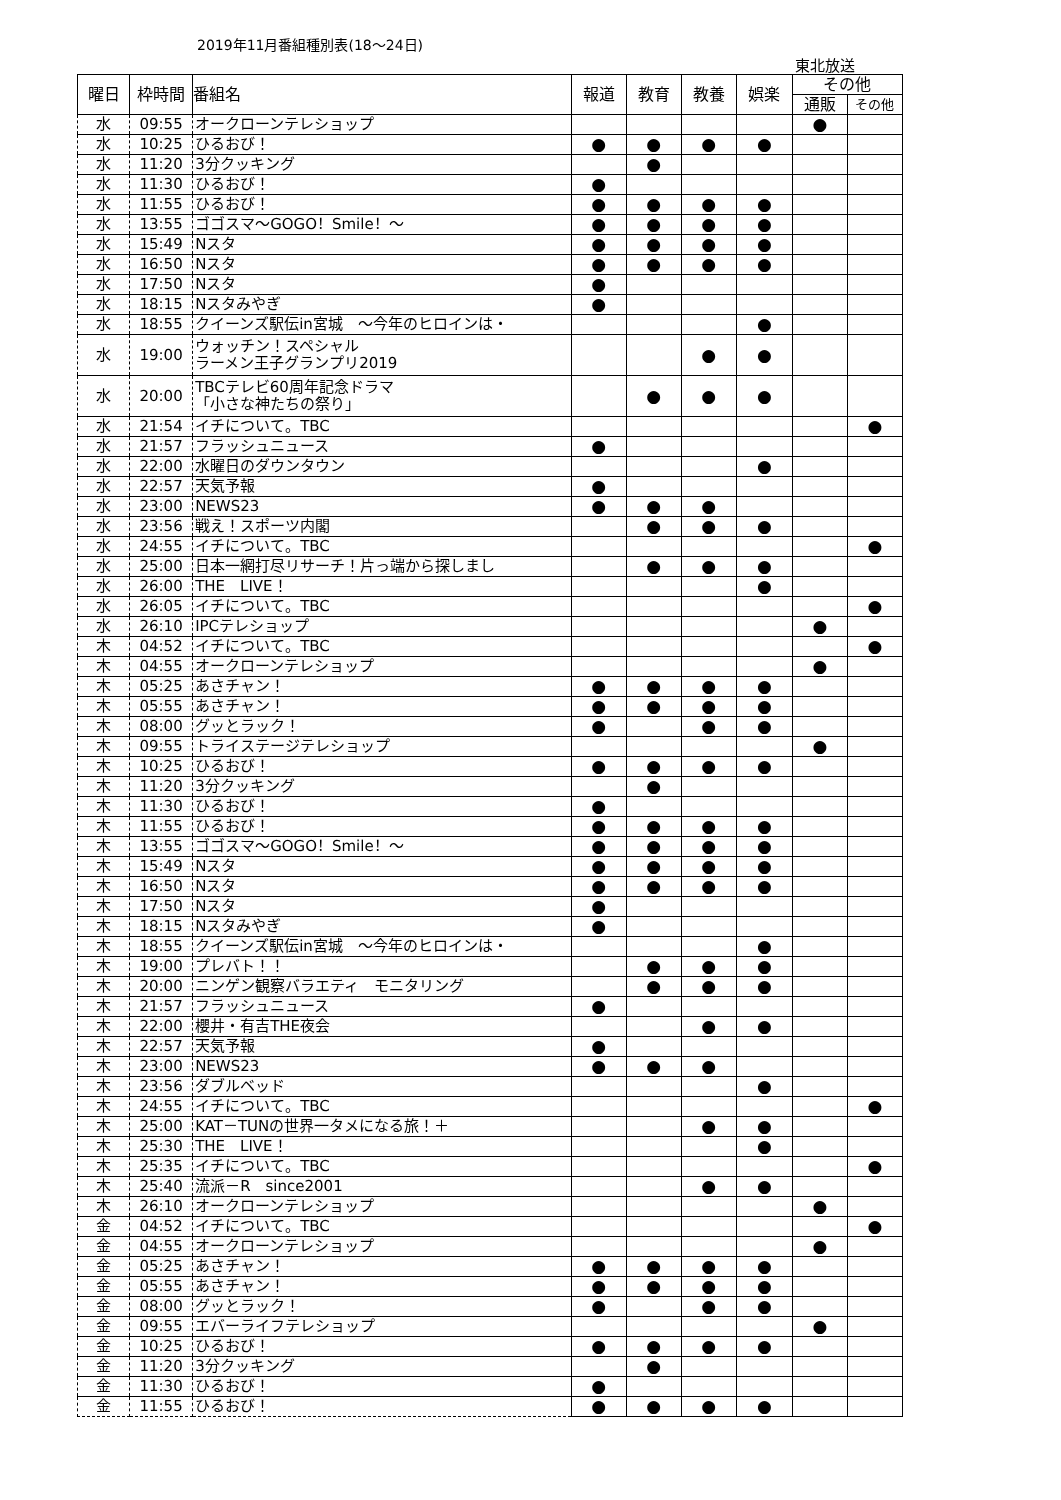2019年11月番組種別表(18～24日)
東北放送
| 曜日 | 枠時間 | 番組名 | 報道 | 教育 | 教養 | 娯楽 | その他 | |
| --- | --- | --- | --- | --- | --- | --- | --- | --- |
| | | | | | | | 通販 | その他 |
| 水 | 09:55 | オークローンテレショップ | | | | | ● | |
| 水 | 10:25 | ひるおび！ | ● | ● | ● | ● | | |
| 水 | 11:20 | 3分クッキング | | ● | | | | |
| 水 | 11:30 | ひるおび！ | ● | | | | | |
| 水 | 11:55 | ひるおび！ | ● | ● | ● | ● | | |
| 水 | 13:55 | ゴゴスマ～GOGO！Smile！～ | ● | ● | ● | ● | | |
| 水 | 15:49 | Nスタ | ● | ● | ● | ● | | |
| 水 | 16:50 | Nスタ | ● | ● | ● | ● | | |
| 水 | 17:50 | Nスタ | ● | | | | | |
| 水 | 18:15 | Nスタみやぎ | ● | | | | | |
| 水 | 18:55 | クイーンズ駅伝in宮城 ～今年のヒロインは・ | | | | ● | | |
| 水 | 19:00 | ウォッチン！スペシャル ラーメン王子グランプリ2019 | | | ● | ● | | |
| 水 | 20:00 | TBCテレビ60周年記念ドラマ 「小さな神たちの祭り」 | | ● | ● | ● | | |
| 水 | 21:54 | イチについて。TBC | | | | | | ● |
| 水 | 21:57 | フラッシュニュース | ● | | | | | |
| 水 | 22:00 | 水曜日のダウンタウン | | | | ● | | |
| 水 | 22:57 | 天気予報 | ● | | | | | |
| 水 | 23:00 | NEWS23 | ● | ● | ● | | | |
| 水 | 23:56 | 戦え！スポーツ内閣 | | ● | ● | ● | | |
| 水 | 24:55 | イチについて。TBC | | | | | | ● |
| 水 | 25:00 | 日本一網打尽リサーチ！片っ端から探しまし | | ● | ● | ● | | |
| 水 | 26:00 | THE LIVE！ | | | | ● | | |
| 水 | 26:05 | イチについて。TBC | | | | | | ● |
| 水 | 26:10 | IPCテレショップ | | | | | ● | |
| 木 | 04:52 | イチについて。TBC | | | | | | ● |
| 木 | 04:55 | オークローンテレショップ | | | | | ● | |
| 木 | 05:25 | あさチャン！ | ● | ● | ● | ● | | |
| 木 | 05:55 | あさチャン！ | ● | ● | ● | ● | | |
| 木 | 08:00 | グッとラック！ | ● | | ● | ● | | |
| 木 | 09:55 | トライステージテレショップ | | | | | ● | |
| 木 | 10:25 | ひるおび！ | ● | ● | ● | ● | | |
| 木 | 11:20 | 3分クッキング | | ● | | | | |
| 木 | 11:30 | ひるおび！ | ● | | | | | |
| 木 | 11:55 | ひるおび！ | ● | ● | ● | ● | | |
| 木 | 13:55 | ゴゴスマ～GOGO！Smile！～ | ● | ● | ● | ● | | |
| 木 | 15:49 | Nスタ | ● | ● | ● | ● | | |
| 木 | 16:50 | Nスタ | ● | ● | ● | ● | | |
| 木 | 17:50 | Nスタ | ● | | | | | |
| 木 | 18:15 | Nスタみやぎ | ● | | | | | |
| 木 | 18:55 | クイーンズ駅伝in宮城 ～今年のヒロインは・ | | | | ● | | |
| 木 | 19:00 | プレバト！！ | | ● | ● | ● | | |
| 木 | 20:00 | ニンゲン観察バラエティ モニタリング | | ● | ● | ● | | |
| 木 | 21:57 | フラッシュニュース | ● | | | | | |
| 木 | 22:00 | 櫻井・有吉THE夜会 | | | ● | ● | | |
| 木 | 22:57 | 天気予報 | ● | | | | | |
| 木 | 23:00 | NEWS23 | ● | ● | ● | | | |
| 木 | 23:56 | ダブルベッド | | | | ● | | |
| 木 | 24:55 | イチについて。TBC | | | | | | ● |
| 木 | 25:00 | KAT－TUNの世界一タメになる旅！＋ | | | ● | ● | | |
| 木 | 25:30 | THE LIVE！ | | | | ● | | |
| 木 | 25:35 | イチについて。TBC | | | | | | ● |
| 木 | 25:40 | 流派－R since2001 | | | ● | ● | | |
| 木 | 26:10 | オークローンテレショップ | | | | | ● | |
| 金 | 04:52 | イチについて。TBC | | | | | | ● |
| 金 | 04:55 | オークローンテレショップ | | | | | ● | |
| 金 | 05:25 | あさチャン！ | ● | ● | ● | ● | | |
| 金 | 05:55 | あさチャン！ | ● | ● | ● | ● | | |
| 金 | 08:00 | グッとラック！ | ● | | ● | ● | | |
| 金 | 09:55 | エバーライフテレショップ | | | | | ● | |
| 金 | 10:25 | ひるおび！ | ● | ● | ● | ● | | |
| 金 | 11:20 | 3分クッキング | | ● | | | | |
| 金 | 11:30 | ひるおび！ | ● | | | | | |
| 金 | 11:55 | ひるおび！ | ● | ● | ● | ● | | |